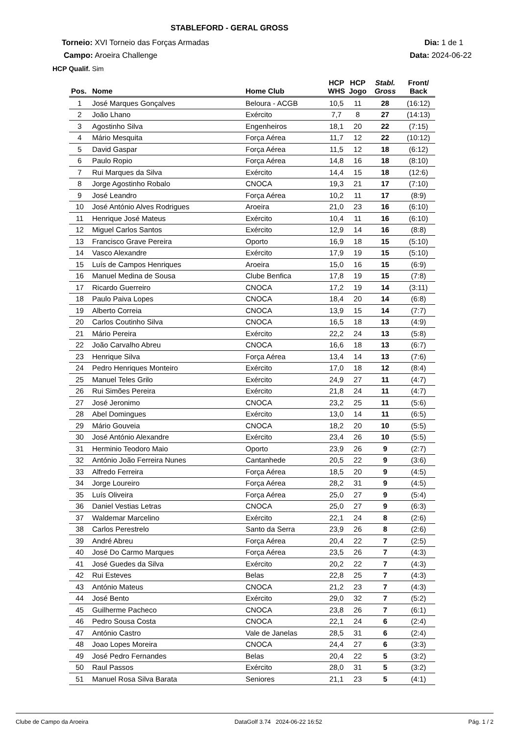STABLEFORD - GERAL GROSS
Torneio: XVI Torneio das Forças Armadas
Dia: 1 de 1
Campo: Aroeira Challenge Data: 2024-06-22
HCP Qualif. Sim
| Pos. | Nome | Home Club | HCP WHS | HCP Jogo | Stabl. Gross | Front/ Back |
| --- | --- | --- | --- | --- | --- | --- |
| 1 | José Marques Gonçalves | Beloura - ACGB | 10,5 | 11 | 28 | (16:12) |
| 2 | João Lhano | Exército | 7,7 | 8 | 27 | (14:13) |
| 3 | Agostinho Silva | Engenheiros | 18,1 | 20 | 22 | (7:15) |
| 4 | Mário Mesquita | Força Aérea | 11,7 | 12 | 22 | (10:12) |
| 5 | David Gaspar | Força Aérea | 11,5 | 12 | 18 | (6:12) |
| 6 | Paulo Ropio | Força Aérea | 14,8 | 16 | 18 | (8:10) |
| 7 | Rui Marques da Silva | Exército | 14,4 | 15 | 18 | (12:6) |
| 8 | Jorge Agostinho Robalo | CNOCA | 19,3 | 21 | 17 | (7:10) |
| 9 | José Leandro | Força Aérea | 10,2 | 11 | 17 | (8:9) |
| 10 | José António Alves Rodrigues | Aroeira | 21,0 | 23 | 16 | (6:10) |
| 11 | Henrique José Mateus | Exército | 10,4 | 11 | 16 | (6:10) |
| 12 | Miguel Carlos Santos | Exército | 12,9 | 14 | 16 | (8:8) |
| 13 | Francisco Grave Pereira | Oporto | 16,9 | 18 | 15 | (5:10) |
| 14 | Vasco Alexandre | Exército | 17,9 | 19 | 15 | (5:10) |
| 15 | Luís de Campos Henriques | Aroeira | 15,0 | 16 | 15 | (6:9) |
| 16 | Manuel Medina de Sousa | Clube Benfica | 17,8 | 19 | 15 | (7:8) |
| 17 | Ricardo Guerreiro | CNOCA | 17,2 | 19 | 14 | (3:11) |
| 18 | Paulo Paiva Lopes | CNOCA | 18,4 | 20 | 14 | (6:8) |
| 19 | Alberto Correia | CNOCA | 13,9 | 15 | 14 | (7:7) |
| 20 | Carlos Coutinho Silva | CNOCA | 16,5 | 18 | 13 | (4:9) |
| 21 | Mário Pereira | Exército | 22,2 | 24 | 13 | (5:8) |
| 22 | João Carvalho Abreu | CNOCA | 16,6 | 18 | 13 | (6:7) |
| 23 | Henrique Silva | Força Aérea | 13,4 | 14 | 13 | (7:6) |
| 24 | Pedro Henriques Monteiro | Exército | 17,0 | 18 | 12 | (8:4) |
| 25 | Manuel Teles Grilo | Exército | 24,9 | 27 | 11 | (4:7) |
| 26 | Rui Simões Pereira | Exército | 21,8 | 24 | 11 | (4:7) |
| 27 | José Jeronimo | CNOCA | 23,2 | 25 | 11 | (5:6) |
| 28 | Abel Domingues | Exército | 13,0 | 14 | 11 | (6:5) |
| 29 | Mário Gouveia | CNOCA | 18,2 | 20 | 10 | (5:5) |
| 30 | José António Alexandre | Exército | 23,4 | 26 | 10 | (5:5) |
| 31 | Herminio Teodoro Maio | Oporto | 23,9 | 26 | 9 | (2:7) |
| 32 | António João Ferreira Nunes | Cantanhede | 20,5 | 22 | 9 | (3:6) |
| 33 | Alfredo Ferreira | Força Aérea | 18,5 | 20 | 9 | (4:5) |
| 34 | Jorge Loureiro | Força Aérea | 28,2 | 31 | 9 | (4:5) |
| 35 | Luís Oliveira | Força Aérea | 25,0 | 27 | 9 | (5:4) |
| 36 | Daniel Vestias Letras | CNOCA | 25,0 | 27 | 9 | (6:3) |
| 37 | Waldemar Marcelino | Exército | 22,1 | 24 | 8 | (2:6) |
| 38 | Carlos Perestrelo | Santo da Serra | 23,9 | 26 | 8 | (2:6) |
| 39 | André Abreu | Força Aérea | 20,4 | 22 | 7 | (2:5) |
| 40 | José Do Carmo Marques | Força Aérea | 23,5 | 26 | 7 | (4:3) |
| 41 | José Guedes da Silva | Exército | 20,2 | 22 | 7 | (4:3) |
| 42 | Rui Esteves | Belas | 22,8 | 25 | 7 | (4:3) |
| 43 | António Mateus | CNOCA | 21,2 | 23 | 7 | (4:3) |
| 44 | José Bento | Exército | 29,0 | 32 | 7 | (5:2) |
| 45 | Guilherme Pacheco | CNOCA | 23,8 | 26 | 7 | (6:1) |
| 46 | Pedro Sousa Costa | CNOCA | 22,1 | 24 | 6 | (2:4) |
| 47 | António Castro | Vale de Janelas | 28,5 | 31 | 6 | (2:4) |
| 48 | Joao Lopes Moreira | CNOCA | 24,4 | 27 | 6 | (3:3) |
| 49 | José Pedro Fernandes | Belas | 20,4 | 22 | 5 | (3:2) |
| 50 | Raul Passos | Exército | 28,0 | 31 | 5 | (3:2) |
| 51 | Manuel Rosa Silva Barata | Seniores | 21,1 | 23 | 5 | (4:1) |
Clube de Campo da Aroeira DataGolf 3.74 2024-06-22 16:52 Pág. 1 / 2